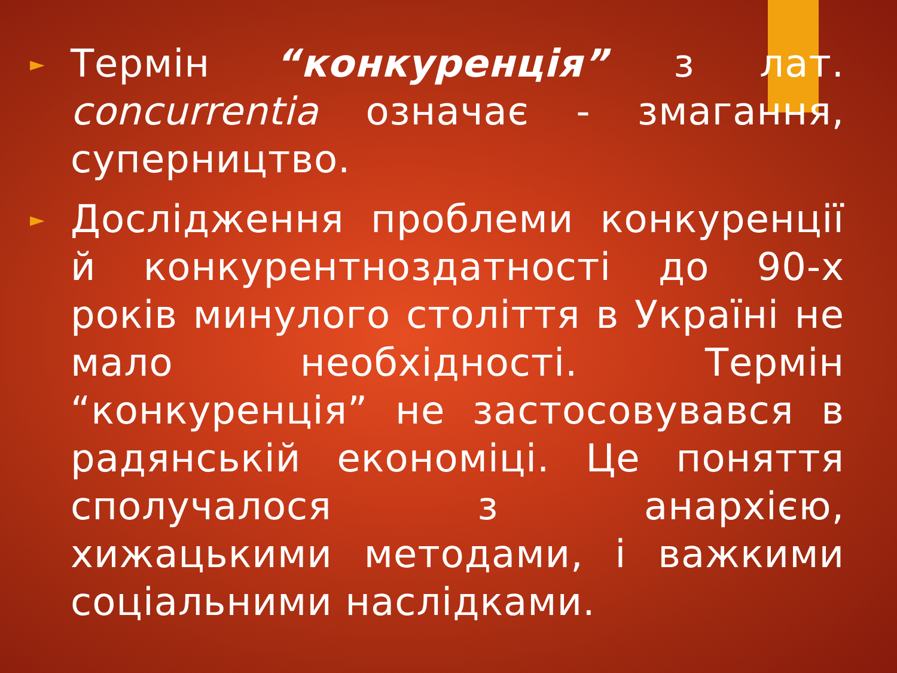►
Термін “конкуренція” з лат. concurrentia означає - змагання, суперництво.
►
Дослідження проблеми конкуренції й конкурентноздатності до 90-х років минулого століття в Україні не мало необхідності. Термін “конкуренція” не застосовувався в радянській економіці. Це поняття сполучалося з анархією, хижацькими методами, і важкими соціальними наслідками.